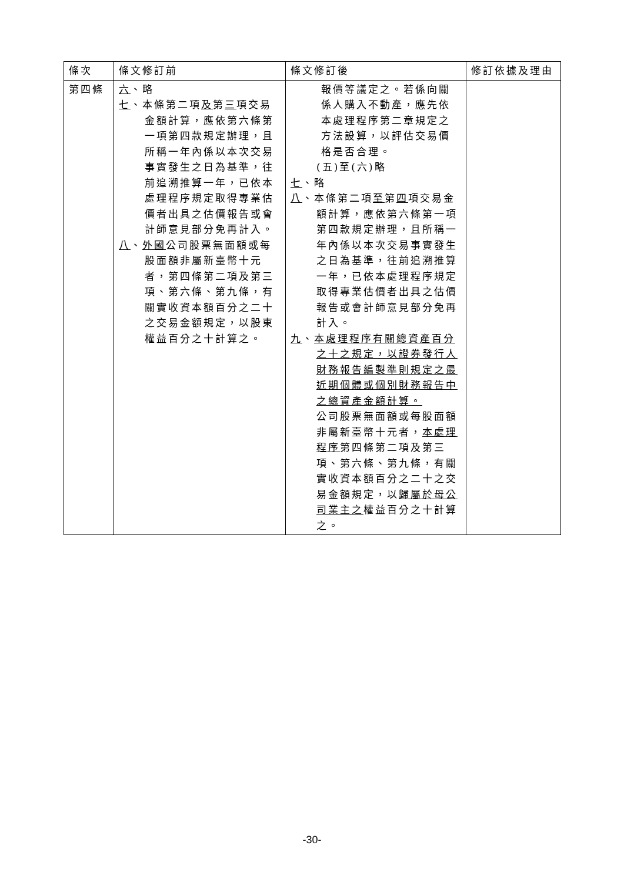| 條次 | 條文修訂前 | 條文修訂後 | 修訂依據及理由 |
| --- | --- | --- | --- |
| 第四條 | 六 、略 七 、本條第二項 及 第 三 項交易金額計算，應依第六條第一項第四款規定辦理，且所稱一年內係以本次交易事實發生之日為基準，往前追溯推算一年，已依本處理程序規定取得專業估價者出具之估價報告或會計師意見部分免再計入。 八 、 外國 公司股票無面額或每股面額非屬新臺幣十元者，第四條第二項及第三項、第六條、第九條，有關實收資本額百分之二十之交易金額規定，以股東權益百分之十計算之。 | 報價等議定之。若係向關係人購入不動產，應先依本處理程序第二章規定之方法設算，以評估交易價格是否合理。 (五)至(六)略 七 、略 八 、本條第二項 至 第 四 項交易金額計算，應依第六條第一項第四款規定辦理，且所稱一年內係以本次交易事實發生之日為基準，往前追溯推算一年，已依本處理程序規定取得專業估價者出具之估價報告或會計師意見部分免再計入。 九 、 本處理程序有關總資產百分之十之規定，以證券發行人財務報告編製準則規定之最近期個體或個別財務報告中之總資產金額計算。 公司股票無面額或每股面額非屬新臺幣十元者， 本處理程序 第四條第二項及第三項、第六條、第九條，有關實收資本額百分之二十之交易金額規定，以 歸屬於母公司業主之 權益百分之十計算之。 | |
-30-